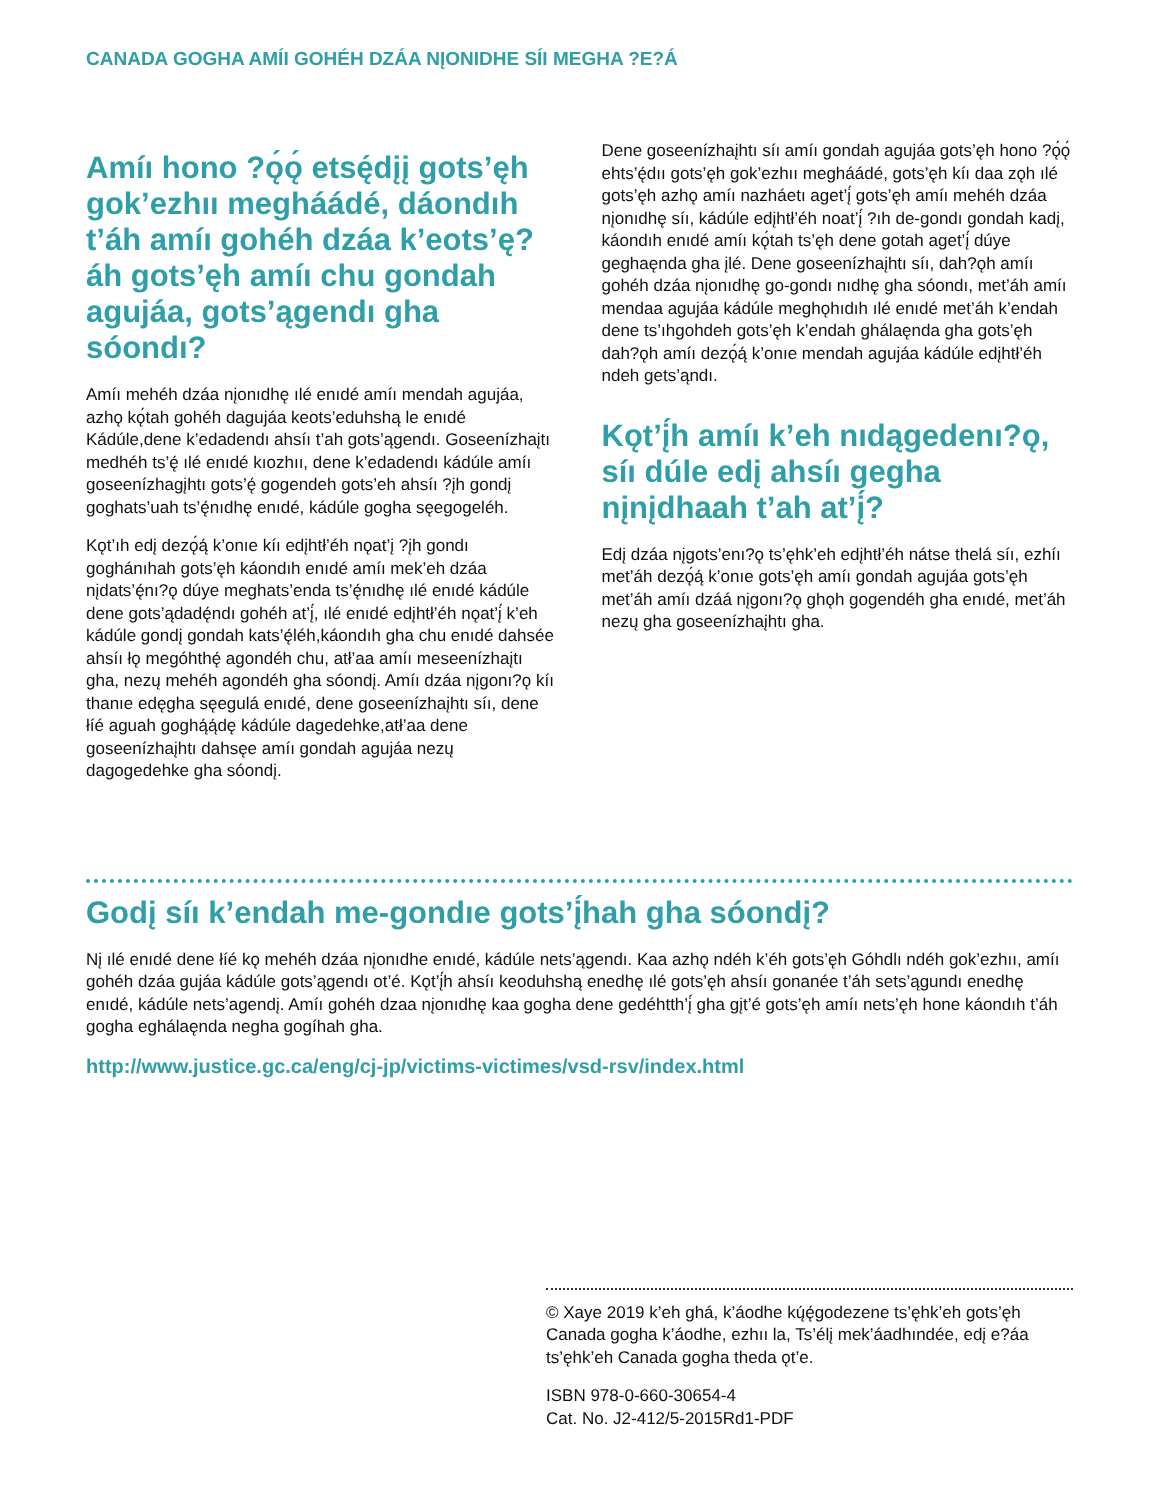CANADA GOGHA AMÍI GOHÉH DZÁA NĮONIDHE SÍI MEGHA ?E?Á
Amíı hono ?ǫ́ǫ́ etsę́dįį gots’ęh gok’ezhıı megháádé, dáondıh t’áh amíı gohéh dzáa k’eots’ę?áh gots’ęh amíı chu gondah agujáa, gots’ągendı gha sóondı?
Amíı mehéh dzáa nįonıdhę ılé enıdé amíı mendah agujáa, azhǫ kǫ́tah gohéh dagujáa keots’eduhshą le enıdé Kádúle,dene k’edadendı ahsíı t’ah gots’ągendı. Goseenízhaįtı medhéh ts’ę́ ılé enıdé kıozhıı, dene k’edadendı kádúle amíı goseenízhagįhtı gots’ę́ gogendeh gots’eh ahsíı ?įh gondį goghats’uah ts’ę́nıdhę enıdé, kádúle gogha sęegogeléh.
Kǫt’ıh edį dezǫ́ą́ k’onıe kíı edįhtł’éh nǫat’į ?įh gondı goghánıhah gots’ęh káondıh enıdé amíı mek’eh dzáa nįdats’ę́nı?ǫ dúye meghats’enda ts’ę́nıdhę ılé enıdé kádúle dene gots’ądadę́ndı gohéh at’į́, ılé enıdé edįhtł’éh nǫat’į́ k’eh kádúle gondį gondah kats’ę́léh,káondıh gha chu enıdé dahsée ahsíı łǫ megóhthę́ agondéh chu, atł’aa amíı meseenízhaįtı gha, nezų mehéh agondéh gha sóondį. Amíı dzáa nįgonı?ǫ kíı thanıe edęgha sęegulá enıdé, dene goseenízhaįhtı síı, dene łíé aguah goghą́ą́dę kádúle dagedehke,atł’aa dene goseenízhaįhtı dahsęe amíı gondah agujáa nezų dagogedehke gha sóondį.
Dene goseenízhaįhtı síı amíı gondah agujáa gots’ęh hono ?ǫ́ǫ́ ehts’ę́dıı gots’ęh gok’ezhıı megháádé, gots’ęh kíı daa zǫh ılé gots’ęh azhǫ amíı nazháetı aget’į́ gots’ęh amíı mehéh dzáa nįonıdhę síı, kádúle edįhtł’éh noat’į́ ?ıh de-gondı gondah kadį, káondıh enıdé amíı kǫ́tah ts’ęh dene gotah aget’į́ dúye geghaęnda gha įlé. Dene goseenízhaįhtı síı, dah?ǫh amíı gohéh dzáa nįonıdhę go-gondı nıdhę gha sóondı, met’áh amíı mendaa agujáa kádúle meghǫhıdıh ılé enıdé met’áh k’endah dene ts’ıhgohdeh gots’ęh k’endah ghálaęnda gha gots’ęh dah?ǫh amíı dezǫ́ą́ k’onıe mendah agujáa kádúle edįhtł’éh ndeh gets’ąndı.
Kǫt’į́h amíı k’eh nıdągedenı?ǫ, síı dúle edį ahsíı gegha nįnįdhaah t’ah at’į́?
Edį dzáa nįgots’enı?ǫ ts’ęhk’eh edįhtł’éh nátse thelá síı, ezhíı met’áh dezǫ́ą́ k’onıe gots’ęh amíı gondah agujáa gots’ęh met’áh amíı dzáá nįgonı?ǫ ghǫh gogendéh gha enıdé, met’áh nezų gha goseenízhaįhtı gha.
Godį síı k’endah me-gondıe gots’į́hah gha sóondį?
Nį ılé enıdé dene łíé kǫ mehéh dzáa nįonıdhe enıdé, kádúle nets’ągendı. Kaa azhǫ ndéh k’éh gots’ęh Góhdlı ndéh gok’ezhıı, amíı gohéh dzáa gujáa kádúle gots’ągendı ot’é. Kǫt’į́h ahsíı keoduhshą enedhę ılé gots’ęh ahsíı gonanée t’áh sets’ągundı enedhę enıdé, kádúle nets’agendį. Amíı gohéh dzaa nįonıdhę kaa gogha dene gedéhtth’į́ gha gįt’é gots’ęh amíı nets’ęh hone káondıh t’áh gogha eghálaęnda negha gogíhah gha.
http://www.justice.gc.ca/eng/cj-jp/victims-victimes/vsd-rsv/index.html
© Xaye 2019 k’eh ghá, k’áodhe kų́ę́godezene ts’ęhk’eh gots’ęh Canada gogha k’áodhe, ezhıı la, Ts’élį mek’áadhındée, edį e?áa ts’ęhk’eh Canada gogha theda ǫt’e.
ISBN 978-0-660-30654-4
Cat. No. J2-412/5-2015Rd1-PDF